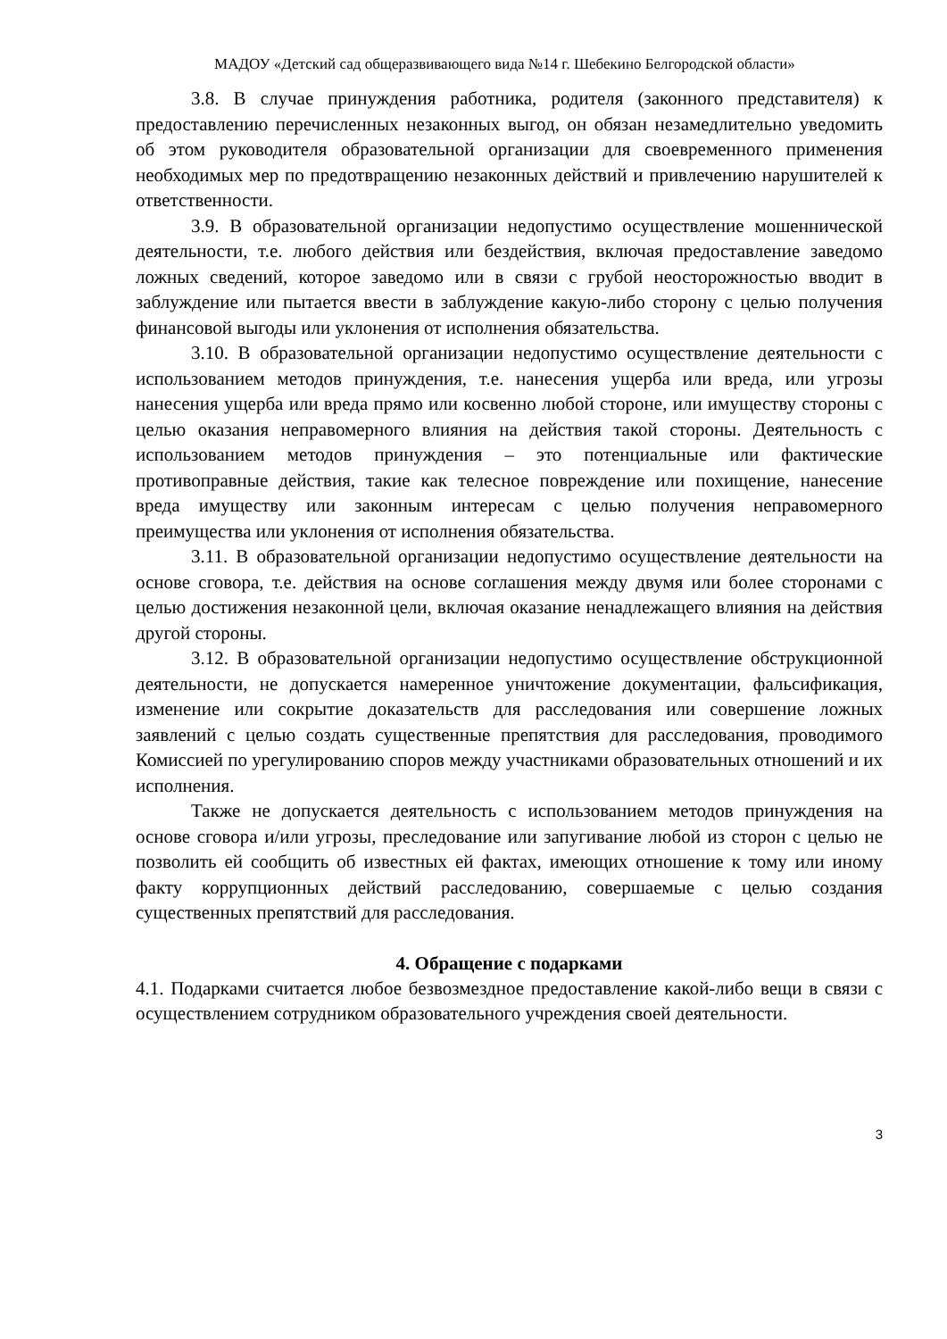МАДОУ «Детский сад общеразвивающего вида №14 г. Шебекино Белгородской области»
3.8. В случае принуждения работника, родителя (законного представителя) к предоставлению перечисленных незаконных выгод, он обязан незамедлительно уведомить об этом руководителя образовательной организации для своевременного применения необходимых мер по предотвращению незаконных действий и привлечению нарушителей к ответственности.
3.9. В образовательной организации недопустимо осуществление мошеннической деятельности, т.е. любого действия или бездействия, включая предоставление заведомо ложных сведений, которое заведомо или в связи с грубой неосторожностью вводит в заблуждение или пытается ввести в заблуждение какую-либо сторону с целью получения финансовой выгоды или уклонения от исполнения обязательства.
3.10. В образовательной организации недопустимо осуществление деятельности с использованием методов принуждения, т.е. нанесения ущерба или вреда, или угрозы нанесения ущерба или вреда прямо или косвенно любой стороне, или имуществу стороны с целью оказания неправомерного влияния на действия такой стороны. Деятельность с использованием методов принуждения – это потенциальные или фактические противоправные действия, такие как телесное повреждение или похищение, нанесение вреда имуществу или законным интересам с целью получения неправомерного преимущества или уклонения от исполнения обязательства.
3.11. В образовательной организации недопустимо осуществление деятельности на основе сговора, т.е. действия на основе соглашения между двумя или более сторонами с целью достижения незаконной цели, включая оказание ненадлежащего влияния на действия другой стороны.
3.12. В образовательной организации недопустимо осуществление обструкционной деятельности, не допускается намеренное уничтожение документации, фальсификация, изменение или сокрытие доказательств для расследования или совершение ложных заявлений с целью создать существенные препятствия для расследования, проводимого Комиссией по урегулированию споров между участниками образовательных отношений и их исполнения.
Также не допускается деятельность с использованием методов принуждения на основе сговора и/или угрозы, преследование или запугивание любой из сторон с целью не позволить ей сообщить об известных ей фактах, имеющих отношение к тому или иному факту коррупционных действий расследованию, совершаемые с целью создания существенных препятствий для расследования.
4. Обращение с подарками
4.1. Подарками считается любое безвозмездное предоставление какой-либо вещи в связи с осуществлением сотрудником образовательного учреждения своей деятельности.
3